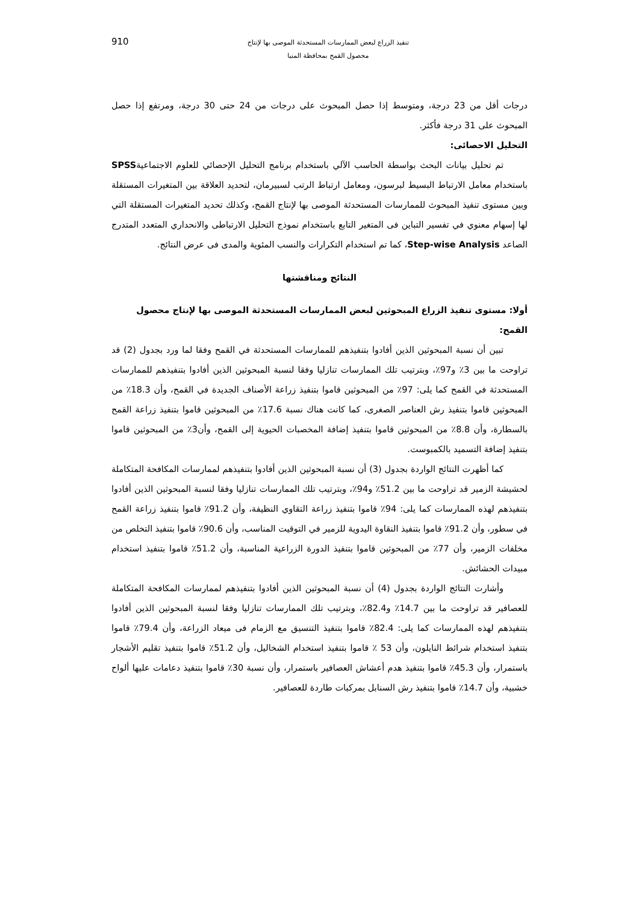تنفيذ الزراع لبعض الممارسات المستحدثة الموصى بها لإنتاج
محصول القمح بمحافظة المنيا
910
درجات أقل من 23 درجة، ومتوسط إذا حصل المبحوث على درجات من 24 حتى 30 درجة، ومرتفع إذا حصل المبحوث على 31 درجة فأكثر.
التحليل الاحصائى:
تم تحليل بيانات البحث بواسطة الحاسب الآلي باستخدام برنامج التحليل الإحصائي للعلوم الاجتماعيةSPSS باستخدام معامل الارتباط البسيط لبرسون، ومعامل ارتباط الرتب لسبيرمان، لتحديد العلاقة بين المتغيرات المستقلة وبين مستوى تنفيذ المبحوث للممارسات المستحدثة الموصى بها لإنتاج القمح، وكذلك تحديد المتغيرات المستقلة التي لها إسهام معنوي في تفسير التباين فى المتغير التابع باستخدام نموذج التحليل الارتباطى والانحداري المتعدد المتدرج الصاعد Step-wise Analysis، كما تم استخدام التكرارات والنسب المئوية والمدى فى عرض النتائج.
النتائج ومناقشتها
أولا: مستوى تنفيذ الزراع المبحوثين لبعض الممارسات المستحدثة الموصى بها لإنتاج محصول القمح:
تبين أن نسبة المبحوثين الذين أفادوا بتنفيذهم للممارسات المستحدثة في القمح وفقا لما ورد بجدول (2) قد تراوحت ما بين 3٪ و97٪، وبترتيب تلك الممارسات تنازليا وفقا لنسبة المبحوثين الذين أفادوا بتنفيذهم للممارسات المستحدثة في القمح كما يلى: 97٪ من المبحوثين قاموا بتنفيذ زراعة الأصناف الجديدة في القمح، وأن 18.3٪ من المبحوثين قاموا بتنفيذ رش العناصر الصغرى، كما كانت هناك نسبة 17.6٪ من المبحوثين قاموا بتنفيذ زراعة القمح بالسطارة، وأن 8.8٪ من المبحوثين قاموا بتنفيذ إضافة المخصبات الحيوية إلى القمح، وأن3٪ من المبحوثين قاموا بتنفيذ إضافة التسميد بالكمبوست.
كما أظهرت النتائج الواردة بجدول (3) أن نسبة المبحوثين الذين أفادوا بتنفيذهم لممارسات المكافحة المتكاملة لحشيشة الزمير قد تراوحت ما بين 51.2٪ و94٪، وبترتيب تلك الممارسات تنازليا وفقا لنسبة المبحوثين الذين أفادوا بتنفيذهم لهذه الممارسات كما يلى: 94٪ قاموا بتنفيذ زراعة التقاوي النظيفة، وأن 91.2٪ قاموا بتنفيذ زراعة القمح في سطور، وأن 91.2٪ قاموا بتنفيذ النقاوة اليدوية للزمير في التوقيت المناسب، وأن 90.6٪ قاموا بتنفيذ التخلص من مخلفات الزمير، وأن 77٪ من المبحوثين قاموا بتنفيذ الدورة الزراعية المناسبة، وأن 51.2٪ قاموا بتنفيذ استخدام مبيدات الحشائش.
وأشارت النتائج الواردة بجدول (4) أن نسبة المبحوثين الذين أفادوا بتنفيذهم لممارسات المكافحة المتكاملة للعصافير قد تراوحت ما بين 14.7٪ و82.4٪، وبترتيب تلك الممارسات تنازليا وفقا لنسبة المبحوثين الذين أفادوا بتنفيذهم لهذه الممارسات كما يلى: 82.4٪ قاموا بتنفيذ التنسيق مع الزمام فى ميعاد الزراعة، وأن 79.4٪ قاموا بتنفيذ استخدام شرائط النايلون، وأن 53 ٪ قاموا بتنفيذ استخدام الشخاليل، وأن 51.2٪ قاموا بتنفيذ تقليم الأشجار باستمرار، وأن 45.3٪ قاموا بتنفيذ هدم أعشاش العصافير باستمرار، وأن نسبة 30٪ قاموا بتنفيذ دعامات عليها ألواح خشبية، وأن 14.7٪ قاموا بتنفيذ رش السنابل بمركبات طاردة للعصافير.